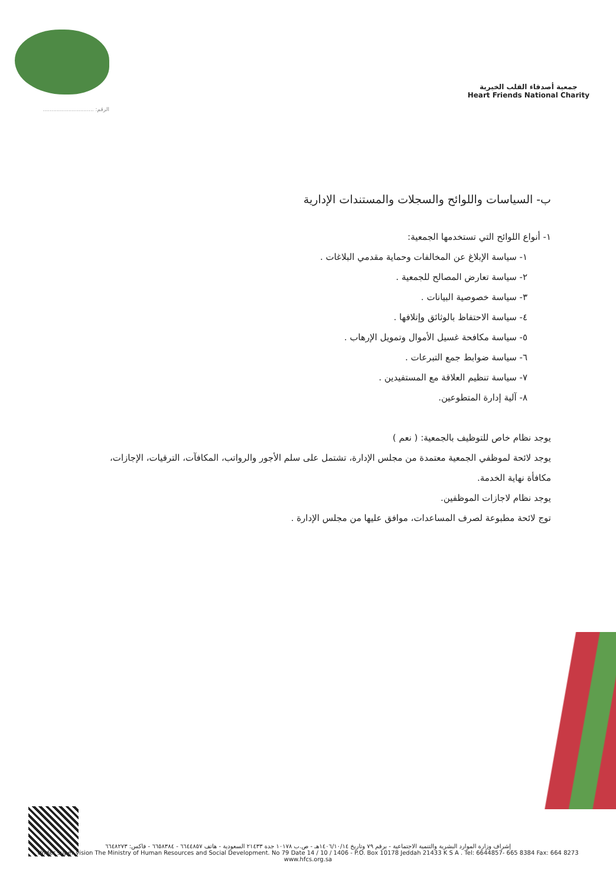الرقم: ..............................
جمعية أصدقاء القلب الخيرية
Heart Friends National Charity
ب- السياسات واللوائح والسجلات والمستندات الإدارية
١- أنواع اللوائح التي تستخدمها الجمعية:
١- سياسة الإبلاغ عن المخالفات وحماية مقدمي البلاغات .
٢- سياسة تعارض المصالح للجمعية .
٣- سياسة خصوصية البيانات .
٤- سياسة الاحتفاظ بالوثائق وإتلافها .
٥- سياسة مكافحة غسيل الأموال وتمويل الإرهاب .
٦- سياسة ضوابط جمع التبرعات .
٧- سياسة تنظيم العلاقة مع المستفيدين .
٨- آلية إدارة المتطوعين.
يوجد نظام خاص للتوظيف بالجمعية: ( نعم )
يوجد لائحة لموظفي الجمعية معتمدة من مجلس الإدارة، تشتمل على سلم الأجور والرواتب، المكافآت، الترقيات، الإجازات،
مكافأة نهاية الخدمة.
يوجد نظام لاجازات الموظفين.
توج لائحة مطبوعة لصرف المساعدات، موافق عليها من مجلس الإدارة .
إشراف وزارة الموارد البشرية والتنمية الاجتماعية - برقم ٧٩ وتاريخ ١٤٠٦/١٠/١٤هـ - ص.ب ١٠١٧٨ جدة ٢١٤٣٣ السعودية - هاتف ٦٦٤٤٨٥٧ - ٦٦٥٨٣٨٤ - فاكس: ٦٦٤٨٢٧٣
Under super vision The Ministry of Human Resources and Social Development. No 79 Date 14 / 10 / 1406 - P.O. Box 10178 Jeddah 21433 K S A . Tel: 6644857- 665 8384 Fax: 664 8273
www.hfcs.org.sa